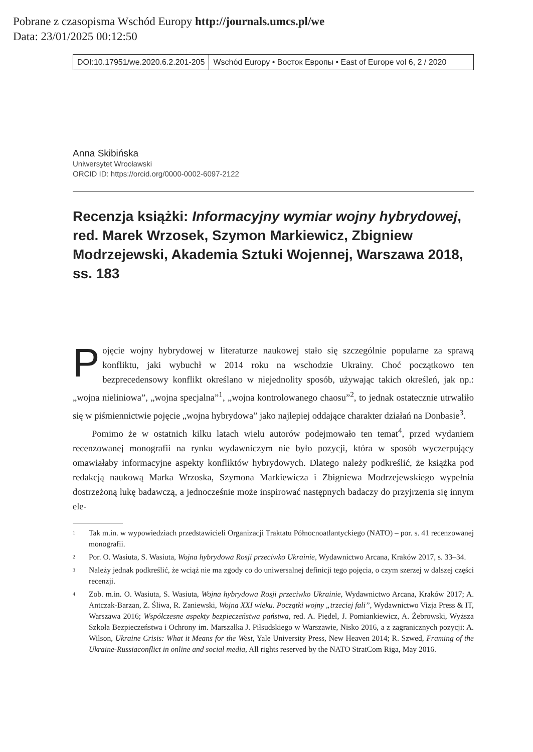Pobrane z czasopisma Wschód Europy http://journals.umcs.pl/we
Data: 23/01/2025 00:12:50
DOI:10.17951/we.2020.6.2.201-205
Wschód Europy • Восток Европы • East of Europe vol 6, 2 / 2020
Anna Skibińska
Uniwersytet Wrocławski
ORCID ID: https://orcid.org/0000-0002-6097-2122
Recenzja książki: Informacyjny wymiar wojny hybrydowej, red. Marek Wrzosek, Szymon Markiewicz, Zbigniew Modrzejewski, Akademia Sztuki Wojennej, Warszawa 2018, ss. 183
Pojęcie wojny hybrydowej w literaturze naukowej stało się szczególnie popularne za sprawą konfliktu, jaki wybuchł w 2014 roku na wschodzie Ukrainy. Choć początkowo ten bezprecedensowy konflikt określano w niejednolity sposób, używając takich określeń, jak np.: „wojna nieliniowa”, „wojna specjalna”<sup>1</sup>, „wojna kontrolowanego chaosu”<sup>2</sup>, to jednak ostatecznie utrwaliło się w piśmiennictwie pojęcie „wojna hybrydowa” jako najlepiej oddające charakter działań na Donbasie<sup>3</sup>.
Pomimo że w ostatnich kilku latach wielu autorów podejmowało ten temat<sup>4</sup>, przed wydaniem recenzowanej monografii na rynku wydawniczym nie było pozycji, która w sposób wyczerpujący omawiałaby informacyjne aspekty konfliktów hybrydowych. Dlatego należy podkreślić, że książka pod redakcją naukową Marka Wrzoska, Szymona Markiewicza i Zbigniewa Modrzejewskiego wypełnia dostrzeżoną lukę badawczą, a jednocześnie może inspirować następnych badaczy do przyjrzenia się innym ele-
<sup>1</sup> Tak m.in. w wypowiedziach przedstawicieli Organizacji Traktatu Północnoatlantyckiego (NATO) – por. s. 41 recenzowanej monografii.
<sup>2</sup> Por. O. Wasiuta, S. Wasiuta, Wojna hybrydowa Rosji przeciwko Ukrainie, Wydawnictwo Arcana, Kraków 2017, s. 33–34.
<sup>3</sup> Należy jednak podkreślić, że wciąż nie ma zgody co do uniwersalnej definicji tego pojęcia, o czym szerzej w dalszej części recenzji.
<sup>4</sup> Zob. m.in. O. Wasiuta, S. Wasiuta, Wojna hybrydowa Rosji przeciwko Ukrainie, Wydawnictwo Arcana, Kraków 2017; A. Antczak-Barzan, Z. Śliwa, R. Zaniewski, Wojna XXI wieku. Początki wojny „trzeciej fali”, Wydawnictwo Vizja Press & IT, Warszawa 2016; Współczesne aspekty bezpieczeństwa państwa, red. A. Piędel, J. Pomiankiewicz, A. Żebrowski, Wyższa Szkoła Bezpieczeństwa i Ochrony im. Marszałka J. Piłsudskiego w Warszawie, Nisko 2016, a z zagranicznych pozycji: A. Wilson, Ukraine Crisis: What it Means for the West, Yale University Press, New Heaven 2014; R. Szwed, Framing of the Ukraine-Russiaconflict in online and social media, All rights reserved by the NATO StratCom Riga, May 2016.